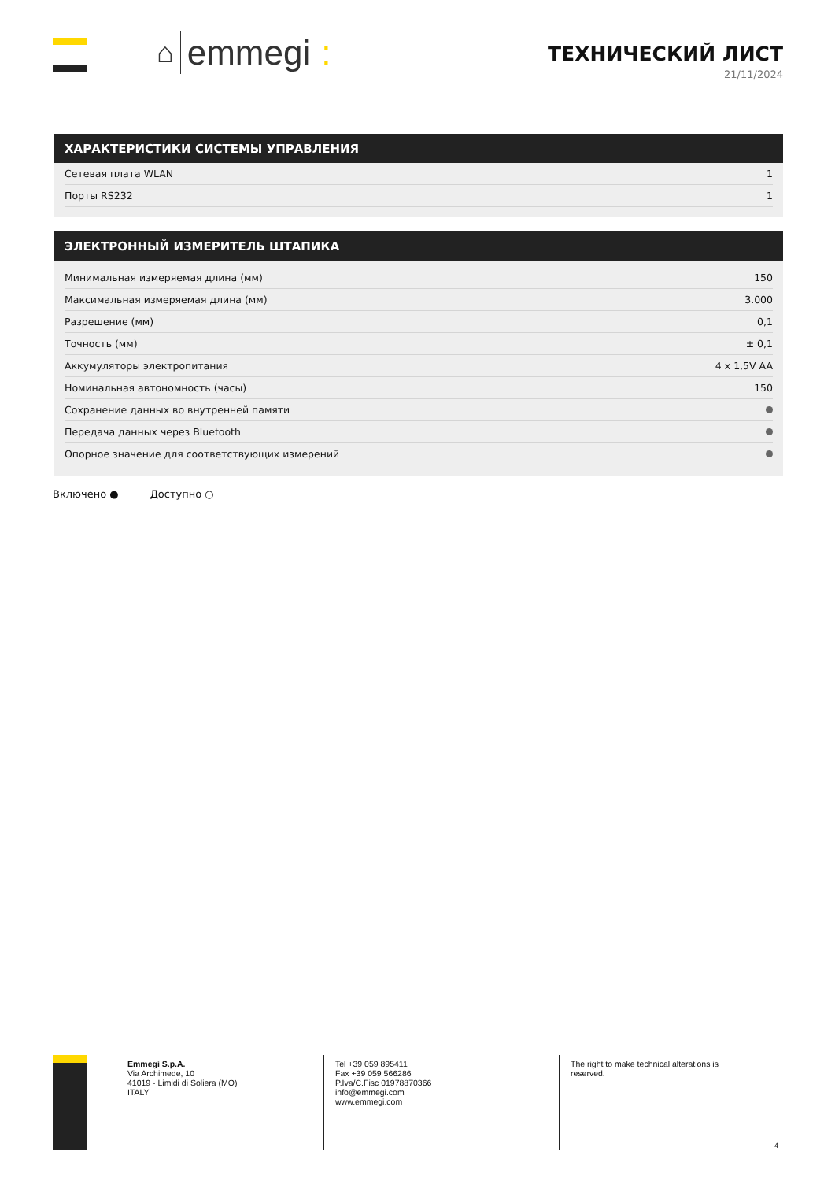⌂ emmegi :
ТЕХНИЧЕСКИЙ ЛИСТ
21/11/2024
ХАРАКТЕРИСТИКИ СИСТЕМЫ УПРАВЛЕНИЯ
| Сетевая плата WLAN | 1 |
| Порты RS232 | 1 |
ЭЛЕКТРОННЫЙ ИЗМЕРИТЕЛЬ ШТАПИКА
| Минимальная измеряемая длина (мм) | 150 |
| Максимальная измеряемая длина (мм) | 3.000 |
| Разрешение (мм) | 0,1 |
| Точность (мм) | ± 0,1 |
| Аккумуляторы электропитания | 4 x 1,5V AA |
| Номинальная автономность (часы) | 150 |
| Сохранение данных во внутренней памяти | |
| Передача данных через Bluetooth | |
| Опорное значение для соответствующих измерений | |
Включено ● Доступно ○
Emmegi S.p.A.
Via Archimede, 10
41019 - Limidi di Soliera (MO)
ITALY
Tel +39 059 895411
Fax +39 059 566286
P.Iva/C.Fisc 01978870366
info@emmegi.com
www.emmegi.com
The right to make technical alterations is
reserved.
4